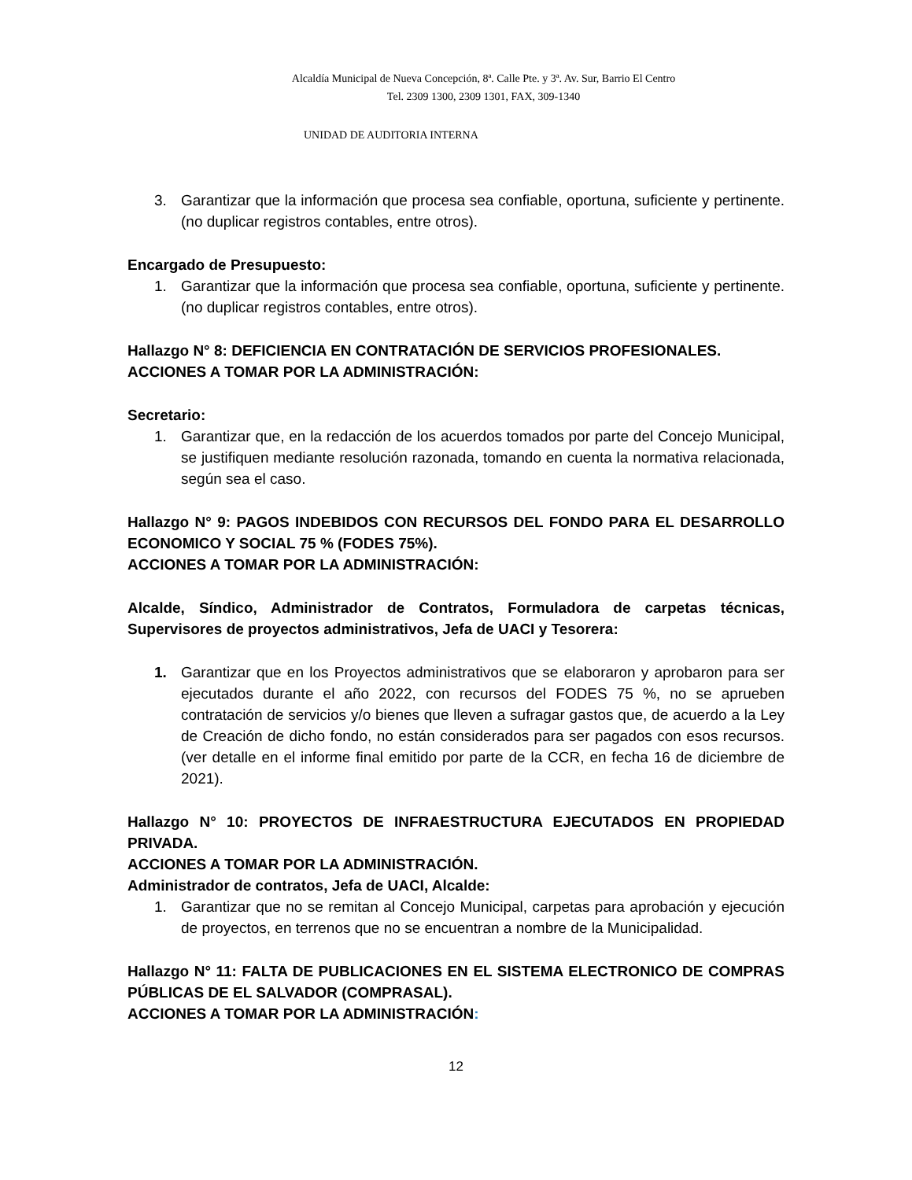Alcaldía Municipal de Nueva Concepción, 8ª. Calle Pte. y 3ª. Av. Sur, Barrio El Centro
Tel. 2309 1300, 2309 1301, FAX, 309-1340
UNIDAD DE AUDITORIA INTERNA
3. Garantizar que la información que procesa sea confiable, oportuna, suficiente y pertinente. (no duplicar registros contables, entre otros).
Encargado de Presupuesto:
1. Garantizar que la información que procesa sea confiable, oportuna, suficiente y pertinente. (no duplicar registros contables, entre otros).
Hallazgo N° 8: DEFICIENCIA EN CONTRATACIÓN DE SERVICIOS PROFESIONALES.
ACCIONES A TOMAR POR LA ADMINISTRACIÓN:
Secretario:
1. Garantizar que, en la redacción de los acuerdos tomados por parte del Concejo Municipal, se justifiquen mediante resolución razonada, tomando en cuenta la normativa relacionada, según sea el caso.
Hallazgo N° 9: PAGOS INDEBIDOS CON RECURSOS DEL FONDO PARA EL DESARROLLO ECONOMICO Y SOCIAL 75 % (FODES 75%).
ACCIONES A TOMAR POR LA ADMINISTRACIÓN:
Alcalde, Síndico, Administrador de Contratos, Formuladora de carpetas técnicas, Supervisores de proyectos administrativos, Jefa de UACI y Tesorera:
1. Garantizar que en los Proyectos administrativos que se elaboraron y aprobaron para ser ejecutados durante el año 2022, con recursos del FODES 75 %, no se aprueben contratación de servicios y/o bienes que lleven a sufragar gastos que, de acuerdo a la Ley de Creación de dicho fondo, no están considerados para ser pagados con esos recursos. (ver detalle en el informe final emitido por parte de la CCR, en fecha 16 de diciembre de 2021).
Hallazgo N° 10: PROYECTOS DE INFRAESTRUCTURA EJECUTADOS EN PROPIEDAD PRIVADA.
ACCIONES A TOMAR POR LA ADMINISTRACIÓN.
Administrador de contratos, Jefa de UACI, Alcalde:
1. Garantizar que no se remitan al Concejo Municipal, carpetas para aprobación y ejecución de proyectos, en terrenos que no se encuentran a nombre de la Municipalidad.
Hallazgo N° 11: FALTA DE PUBLICACIONES EN EL SISTEMA ELECTRONICO DE COMPRAS PÚBLICAS DE EL SALVADOR (COMPRASAL).
ACCIONES A TOMAR POR LA ADMINISTRACIÓN:
12